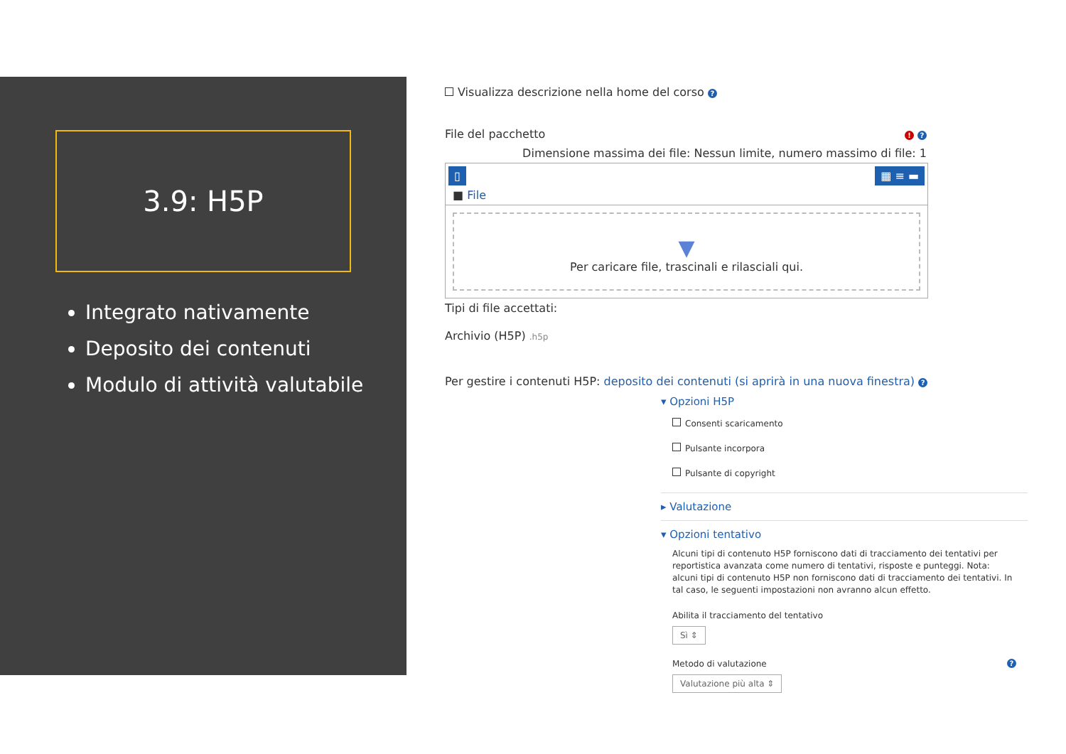3.9: H5P
Integrato nativamente
Deposito dei contenuti
Modulo di attività valutabile
Visualizza descrizione nella home del corso ?
File del pacchetto! ?
Dimensione massima dei file: Nessun limite, numero massimo di file: 1
▯ ▦ ≡ ▬
■ File
▼
Per caricare file, trascinali e rilasciali qui.
Tipi di file accettati:
Archivio (H5P) .h5p
Per gestire i contenuti H5P: deposito dei contenuti (si aprirà in una nuova finestra) ?
▾ Opzioni H5P
Consenti scaricamento
Pulsante incorpora
Pulsante di copyright
▸ Valutazione
▾ Opzioni tentativo
Alcuni tipi di contenuto H5P forniscono dati di tracciamento dei tentativi per reportistica avanzata come numero di tentativi, risposte e punteggi. Nota: alcuni tipi di contenuto H5P non forniscono dati di tracciamento dei tentativi. In tal caso, le seguenti impostazioni non avranno alcun effetto.
Abilita il tracciamento del tentativo
Sì ⇕
Metodo di valutazione?
Valutazione più alta ⇕